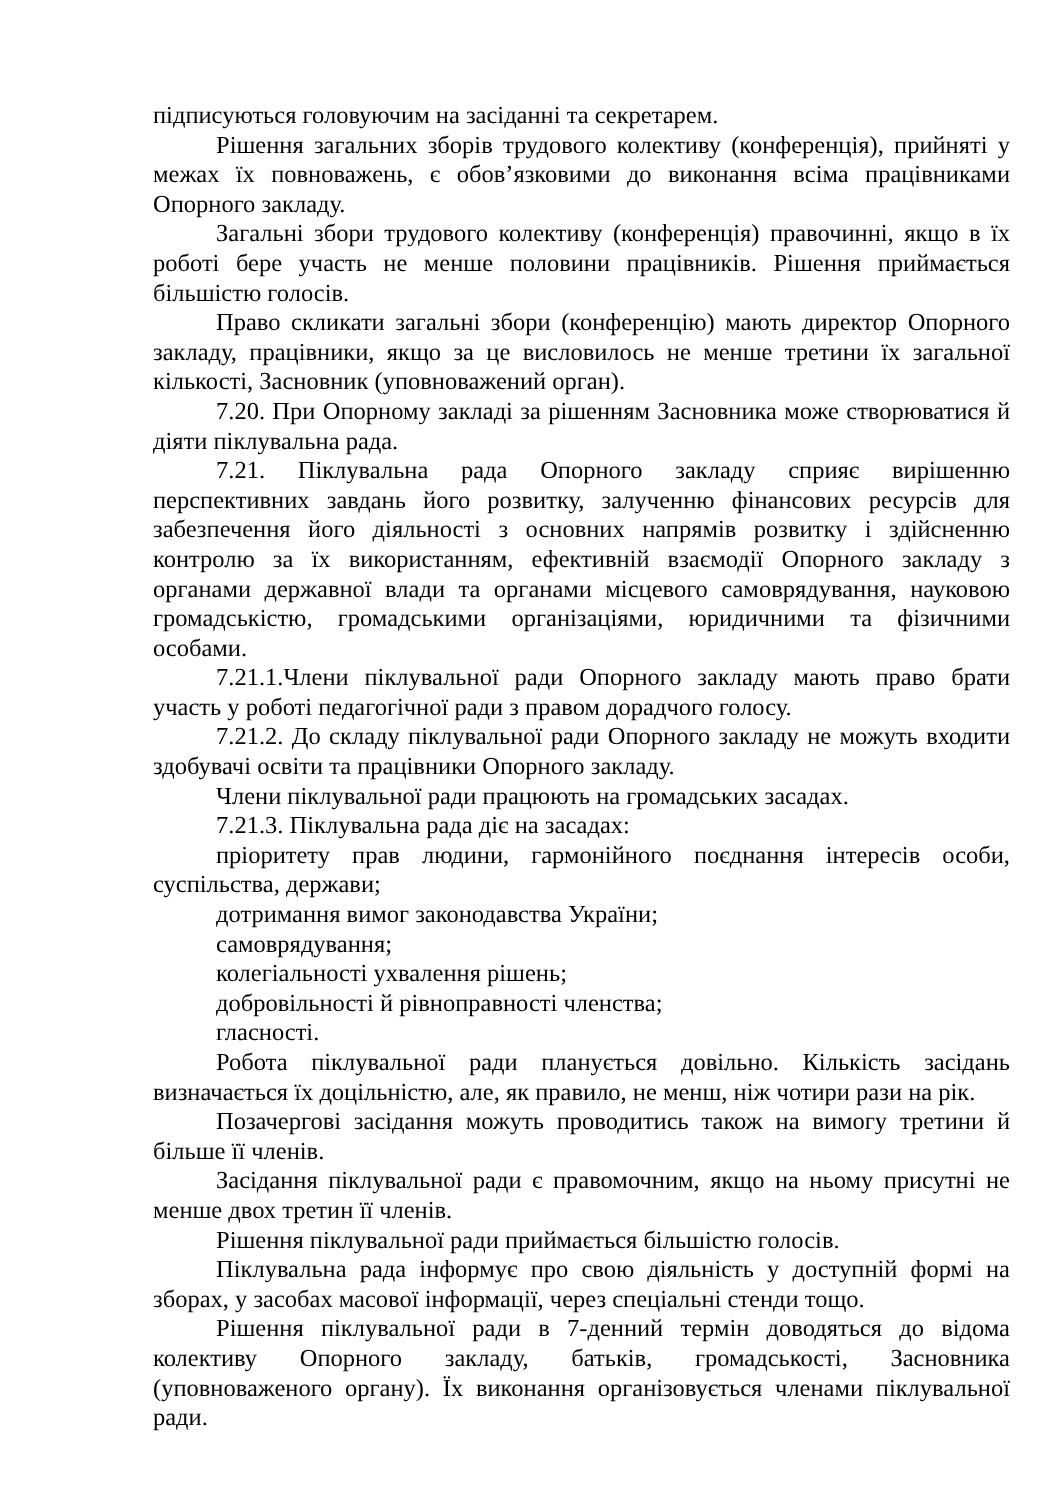підписуються головуючим на засіданні та секретарем.
Рішення загальних зборів трудового колективу (конференція), прийняті у межах їх повноважень, є обов’язковими до виконання всіма працівниками Опорного закладу.
Загальні збори трудового колективу (конференція) правочинні, якщо в їх роботі бере участь не менше половини працівників. Рішення приймається більшістю голосів.
Право скликати загальні збори (конференцію) мають директор Опорного закладу, працівники, якщо за це висловилось не менше третини їх загальної кількості, Засновник (уповноважений орган).
7.20. При Опорному закладі за рішенням Засновника може створюватися й діяти піклувальна рада.
7.21. Піклувальна рада Опорного закладу сприяє вирішенню перспективних завдань його розвитку, залученню фінансових ресурсів для забезпечення його діяльності з основних напрямів розвитку і здійсненню контролю за їх використанням, ефективній взаємодії Опорного закладу з органами державної влади та органами місцевого самоврядування, науковою громадськістю, громадськими організаціями, юридичними та фізичними особами.
7.21.1.Члени піклувальної ради Опорного закладу мають право брати участь у роботі педагогічної ради з правом дорадчого голосу.
7.21.2. До складу піклувальної ради Опорного закладу не можуть входити здобувачі освіти та працівники Опорного закладу.
Члени піклувальної ради працюють на громадських засадах.
7.21.3. Піклувальна рада діє на засадах:
пріоритету прав людини, гармонійного поєднання інтересів особи, суспільства, держави;
дотримання вимог законодавства України;
самоврядування;
колегіальності ухвалення рішень;
добровільності й рівноправності членства;
гласності.
Робота піклувальної ради планується довільно. Кількість засідань визначається їх доцільністю, але, як правило, не менш, ніж чотири рази на рік.
Позачергові засідання можуть проводитись також на вимогу третини й більше її членів.
Засідання піклувальної ради є правомочним, якщо на ньому присутні не менше двох третин її членів.
Рішення піклувальної ради приймається більшістю голосів.
Піклувальна рада інформує про свою діяльність у доступній формі на зборах, у засобах масової інформації, через спеціальні стенди тощо.
Рішення піклувальної ради в 7-денний термін доводяться до відома колективу Опорного закладу, батьків, громадськості, Засновника (уповноваженого органу). Їх виконання організовується членами піклувальної ради.